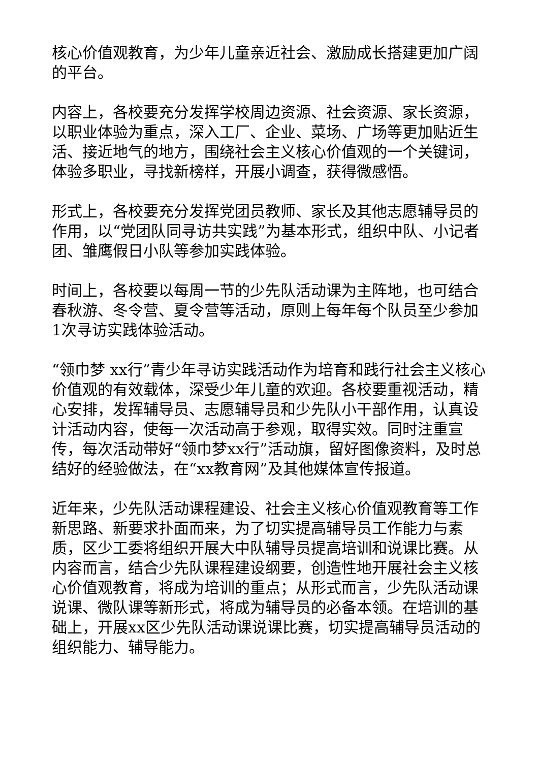核心价值观教育，为少年儿童亲近社会、激励成长搭建更加广阔的平台。
内容上，各校要充分发挥学校周边资源、社会资源、家长资源，以职业体验为重点，深入工厂、企业、菜场、广场等更加贴近生活、接近地气的地方，围绕社会主义核心价值观的一个关键词，体验多职业，寻找新榜样，开展小调查，获得微感悟。
形式上，各校要充分发挥党团员教师、家长及其他志愿辅导员的作用，以“党团队同寻访共实践”为基本形式，组织中队、小记者团、雏鹰假日小队等参加实践体验。
时间上，各校要以每周一节的少先队活动课为主阵地，也可结合春秋游、冬令营、夏令营等活动，原则上每年每个队员至少参加1次寻访实践体验活动。
“领巾梦 xx行”青少年寻访实践活动作为培育和践行社会主义核心价值观的有效载体，深受少年儿童的欢迎。各校要重视活动，精心安排，发挥辅导员、志愿辅导员和少先队小干部作用，认真设计活动内容，使每一次活动高于参观，取得实效。同时注重宣传，每次活动带好“领巾梦xx行”活动旗，留好图像资料，及时总结好的经验做法，在“xx教育网”及其他媒体宣传报道。
近年来，少先队活动课程建设、社会主义核心价值观教育等工作新思路、新要求扑面而来，为了切实提高辅导员工作能力与素质，区少工委将组织开展大中队辅导员提高培训和说课比赛。从内容而言，结合少先队课程建设纲要，创造性地开展社会主义核心价值观教育，将成为培训的重点；从形式而言，少先队活动课说课、微队课等新形式，将成为辅导员的必备本领。在培训的基础上，开展xx区少先队活动课说课比赛，切实提高辅导员活动的组织能力、辅导能力。